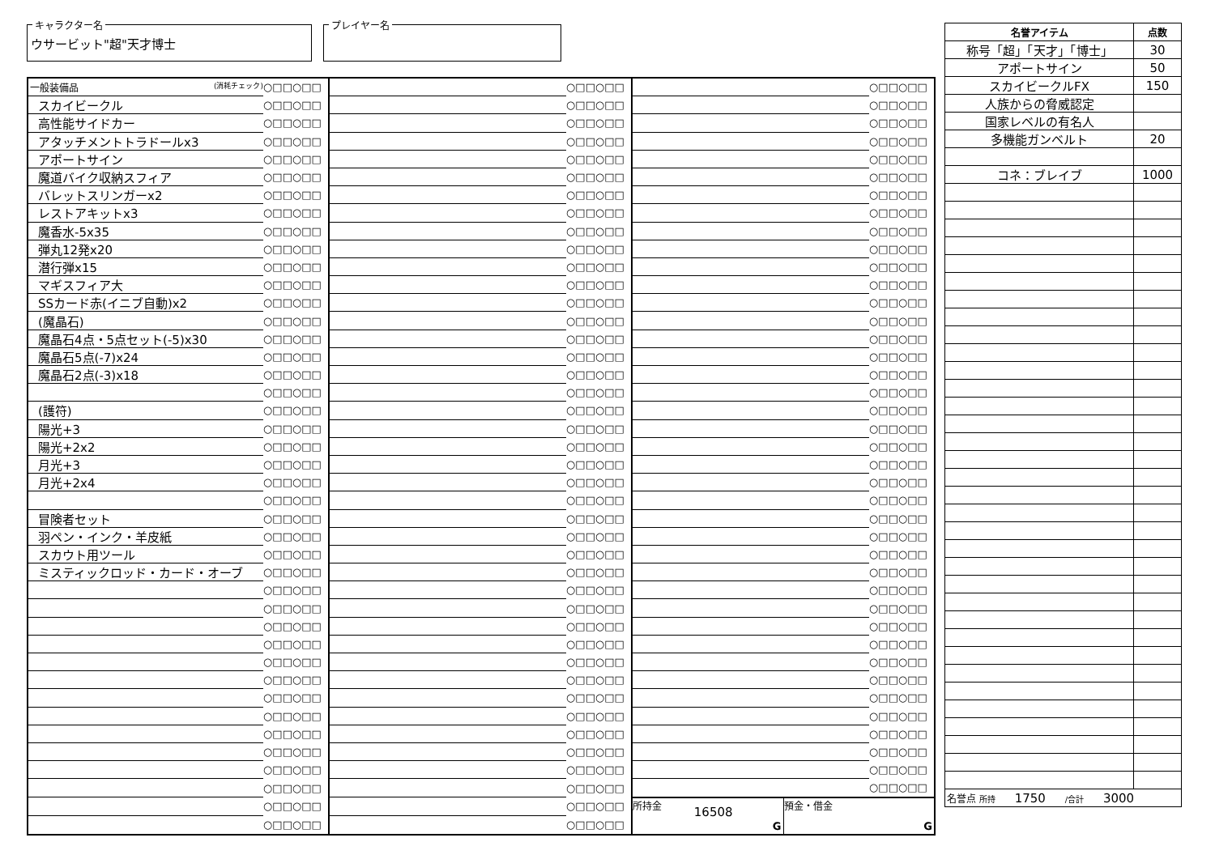キャラクター名
ウサービット"超"天才博士
プレイヤー名
| 一般装備品 (消耗チェック) | ○□□○□□ | | ○□□○□□ | | ○□□○□□ |
| スカイビークル | ○□□○□□ | | ○□□○□□ | | ○□□○□□ |
| 高性能サイドカー | ○□□○□□ | | ○□□○□□ | | ○□□○□□ |
| アタッチメントトラドールx3 | ○□□○□□ | | ○□□○□□ | | ○□□○□□ |
| アポートサイン | ○□□○□□ | | ○□□○□□ | | ○□□○□□ |
| 魔道バイク収納スフィア | ○□□○□□ | | ○□□○□□ | | ○□□○□□ |
| バレットスリンガーx2 | ○□□○□□ | | ○□□○□□ | | ○□□○□□ |
| レストアキットx3 | ○□□○□□ | | ○□□○□□ | | ○□□○□□ |
| 魔香水-5x35 | ○□□○□□ | | ○□□○□□ | | ○□□○□□ |
| 弾丸12発x20 | ○□□○□□ | | ○□□○□□ | | ○□□○□□ |
| 潜行弾x15 | ○□□○□□ | | ○□□○□□ | | ○□□○□□ |
| マギスフィア大 | ○□□○□□ | | ○□□○□□ | | ○□□○□□ |
| SSカード赤(イニブ自動)x2 | ○□□○□□ | | ○□□○□□ | | ○□□○□□ |
| (魔晶石) | ○□□○□□ | | ○□□○□□ | | ○□□○□□ |
| 魔晶石4点・5点セット(-5)x30 | ○□□○□□ | | ○□□○□□ | | ○□□○□□ |
| 魔晶石5点(-7)x24 | ○□□○□□ | | ○□□○□□ | | ○□□○□□ |
| 魔晶石2点(-3)x18 | ○□□○□□ | | ○□□○□□ | | ○□□○□□ |
| | ○□□○□□ | | ○□□○□□ | | ○□□○□□ |
| (護符) | ○□□○□□ | | ○□□○□□ | | ○□□○□□ |
| 陽光+3 | ○□□○□□ | | ○□□○□□ | | ○□□○□□ |
| 陽光+2x2 | ○□□○□□ | | ○□□○□□ | | ○□□○□□ |
| 月光+3 | ○□□○□□ | | ○□□○□□ | | ○□□○□□ |
| 月光+2x4 | ○□□○□□ | | ○□□○□□ | | ○□□○□□ |
| | ○□□○□□ | | ○□□○□□ | | ○□□○□□ |
| 冒険者セット | ○□□○□□ | | ○□□○□□ | | ○□□○□□ |
| 羽ペン・インク・羊皮紙 | ○□□○□□ | | ○□□○□□ | | ○□□○□□ |
| スカウト用ツール | ○□□○□□ | | ○□□○□□ | | ○□□○□□ |
| ミスティックロッド・カード・オーブ | ○□□○□□ | | ○□□○□□ | | ○□□○□□ |
| | ○□□○□□ | | ○□□○□□ | | ○□□○□□ |
| | ○□□○□□ | | ○□□○□□ | | ○□□○□□ |
| | ○□□○□□ | | ○□□○□□ | | ○□□○□□ |
| | ○□□○□□ | | ○□□○□□ | | ○□□○□□ |
| | ○□□○□□ | | ○□□○□□ | | ○□□○□□ |
| | ○□□○□□ | | ○□□○□□ | | ○□□○□□ |
| | ○□□○□□ | | ○□□○□□ | | ○□□○□□ |
| | ○□□○□□ | | ○□□○□□ | | ○□□○□□ |
| | ○□□○□□ | | ○□□○□□ | | ○□□○□□ |
| | ○□□○□□ | | ○□□○□□ | | ○□□○□□ |
| | ○□□○□□ | | ○□□○□□ | | ○□□○□□ |
| | ○□□○□□ | | ○□□○□□ | | ○□□○□□ |
| | ○□□○□□ | | ○□□○□□ | 所持金 16508 G 預金・借金 G | |
| | ○□□○□□ | | ○□□○□□ | | |
| 名誉アイテム | 点数 |
| --- | --- |
| 称号「超」「天才」「博士」 | 30 |
| アポートサイン | 50 |
| スカイビークルFX | 150 |
| 人族からの脅威認定 | |
| 国家レベルの有名人 | |
| 多機能ガンベルト | 20 |
| コネ：ブレイブ | 1000 |
| 名誉点 所持 1750 /合計 3000 | |